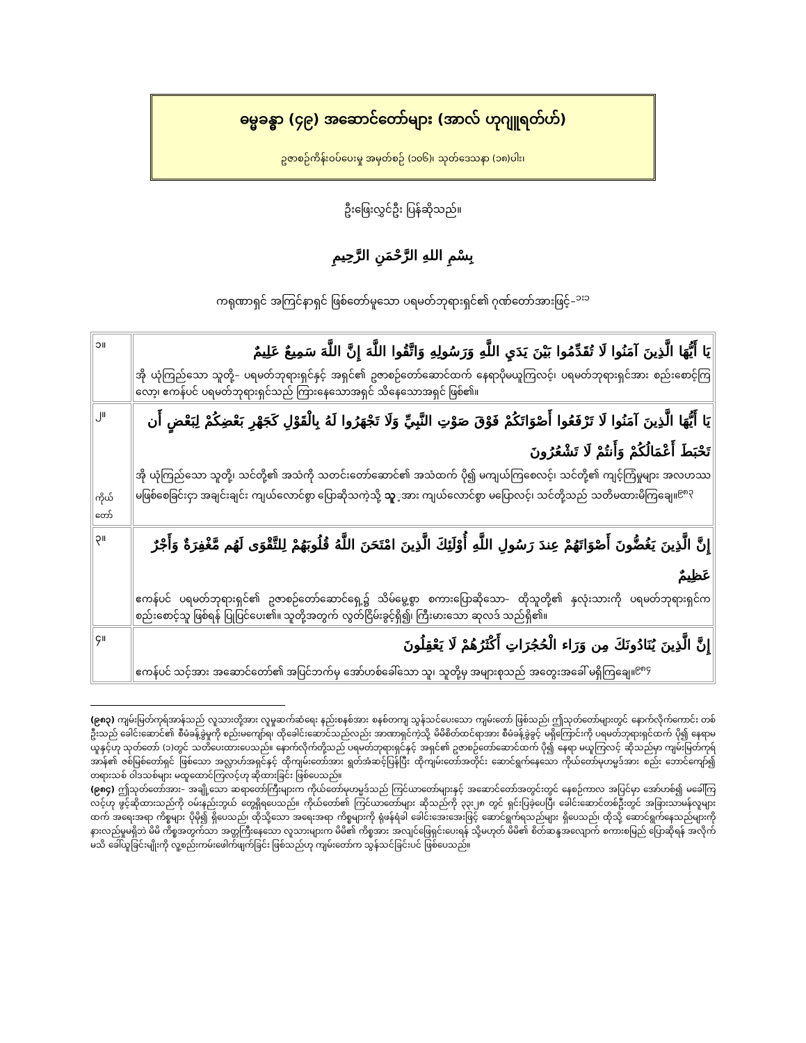ဓမ္မခန္ဓာ (၄၉) အဆောင်တော်များ (အာလ် ဟုဂျူရတ်ဟ်)
ဥဇာစဉ်ကိန်းဝပ်ပေးမှု အမှတ်စဉ် (၁၀၆)၊ သုတ်ဒေသနာ (၁၈)ပါး၊
ဦးဖြေးလွှင်ဦး ပြန်ဆိုသည်။
بِسْمِ اللهِ الرَّحْمَنِ الرَّحِيمِ
ကရုဏာရှင် အကြင်နာရှင် ဖြစ်တော်မူသော ပရမတ်ဘုရားရှင်၏ ဂုဏ်တော်အားဖြင့်–<sup>၁း၁</sup>
| ၁။ | يَا أَيُّهَا الَّذِينَ آمَنُوا لَا تُقَدِّمُوا بَيْنَ يَدَيِ اللَّهِ وَرَسُولِهِ وَاتَّقُوا اللَّهَ إِنَّ اللَّهَ سَمِيعٌ عَلِيمٌ အို ယုံကြည်သော သူတို့– ပရမတ်ဘုရားရှင်နှင့် အရှင်၏ ဥဇာစဉ်တော်ဆောင်ထက် နေရာပိုမယူကြလင့်၊ ပရမတ်ဘုရားရှင်အား စည်းစောင့်ကြလော့၊ ဧကန်ပင် ပရမတ်ဘုရားရှင်သည် ကြားနေသောအရှင် သိနေသောအရှင် ဖြစ်၏။ |
| ၂။ ကိုယ် တော် | يَا أَيُّهَا الَّذِينَ آمَنُوا لَا تَرْفَعُوا أَصْوَاتَكُمْ فَوْقَ صَوْتِ النَّبِيِّ وَلَا تَجْهَرُوا لَهُ بِالْقَوْلِ كَجَهْرِ بَعْضِكُمْ لِبَعْضٍ أَن تَحْبَطَ أَعْمَالُكُمْ وَأَنتُمْ لَا تَشْعُرُونَ အို ယုံကြည်သော သူတို့၊ သင်တို့၏ အသံကို သတင်းတော်ဆောင်၏ အသံထက် ပို၍ မကျယ်ကြစေလင့်၊ သင်တို့၏ ကျင့်ကြံမှုများ အလဟဿ မဖြစ်စေခြင်းငှာ အချင်းချင်း ကျယ်လောင်စွာ ပြောဆိုသကဲ့သို့ သူ ့အား ကျယ်လောင်စွာ မပြောလင့်၊ သင်တို့သည် သတိမထားမိကြချေ။<sup>၉၈၃</sup> |
| ၃။ | إِنَّ الَّذِينَ يَغُضُّونَ أَصْوَاتَهُمْ عِندَ رَسُولِ اللَّهِ أُوْلَئِكَ الَّذِينَ امْتَحَنَ اللَّهُ قُلُوبَهُمْ لِلتَّقْوَى لَهُم مَّغْفِرَةٌ وَأَجْرٌ عَظِيمٌ ဧကန်ပင် ပရမတ်ဘုရားရှင်၏ ဥဇာစဉ်တော်ဆောင်ရှေ့၌ သိမ်မွေ့စွာ စကားပြောဆိုသော– ထိုသူတို့၏ နှလုံးသားကို ပရမတ်ဘုရားရှင်က စည်းစောင့်သူ ဖြစ်ရန် ပြုပြင်ပေး၏။ သူတို့အတွက် လွတ်ငြိမ်းခွင့်ရှိ၍၊ ကြီးမားသော ဆုလဒ် သည်ရှိ၏။ |
| ၄။ | إِنَّ الَّذِينَ يُنَادُونَكَ مِن وَرَاء الْحُجُرَاتِ أَكْثَرُهُمْ لَا يَعْقِلُونَ ဧကန်ပင် သင့်အား အဆောင်တော်၏ အပြင်ဘက်မှ အော်ဟစ်ခေါ်သော သူ၊ သူတို့မှ အများစုသည် အတွေးအခေါ် မရှိကြချေ။<sup>၉၈၄</sup> |
(၉၈၃) ကျမ်းမြတ်ကုရ်အာန်သည် လူသားတို့အား လူမှုဆက်ဆံရေး နည်းစနစ်အား စနစ်တကျ သွန်သင်ပေးသော ကျမ်းတော် ဖြစ်သည်၊ ဤသုတ်တော်များတွင် နောက်လိုက်ကောင်း တစ်ဦးသည် ခေါင်းဆောင်၏ စီမံခန့်ခွဲမှုကို စည်းမကျော်ရ၊ ထိုခေါင်းဆောင်သည်လည်း အာဏာရှင်ကဲ့သို့ မိမိစိတ်ထင်ရာအား စီမံခန့်ခွဲခွင့် မရှိကြောင်းကို ပရမတ်ဘုရားရှင်ထက် ပို၍ နေရာမယူနှင့်ဟု သုတ်တော် (၁)တွင် သတိပေးထားပေသည်။ နောက်လိုက်တို့သည် ပရမတ်ဘုရားရှင်နှင့် အရှင်၏ ဥဇာစဉ်တော်ဆောင်ထက် ပို၍ နေရာ မယူကြလင့် ဆိုသည်မှာ ကျမ်းမြတ်ကုရ်အာန်၏ ဇစ်မြစ်တော်ရှင် ဖြစ်သော အလ္လာဟ်အရှင်နှင့် ထိုကျမ်းတော်အား ရွတ်အံဆင့်ပြန်ပြီး ထိုကျမ်းတော်အတိုင်း ဆောင်ရွက်နေသော ကိုယ်တော်မုဟမ္မဒ်အား စည်း ဘောင်ကျော်၍ တရားသစ် ဝါဒသစ်များ မထူထောင်ကြလင့်ဟု ဆိုထားခြင်း ဖြစ်ပေသည်။
(၉၈၄) ဤသုတ်တော်အား– အချို့သော ဆရာတော်ကြီးများက ကိုယ်တော်မုဟမ္မဒ်သည် ကြင်ယာတော်များနှင့် အဆောင်တော်အတွင်းတွင် နေစဉ်ကာလ အပြင်မှာ အော်ဟစ်၍ မခေါ်ကြလင့်ဟု ဖွင့်ဆိုထားသည်ကို ဝမ်းနည်းဘွယ် တွေ့ရှိရပေသည်။ ကိုယ်တော်၏ ကြင်ယာတော်များ ဆိုသည်ကို ၃၃း၂၈ တွင် ရှင်းပြခဲ့ပေပြီ၊ ခေါင်းဆောင်တစ်ဦးတွင် အခြားသာမန်လူများထက် အရေးအရာ ကိစ္စများ ပိုမို၍ ရှိပေသည်၊ ထိုသို့သော အရေးအရာ ကိစ္စများကို ရုံဖန်ရံခါ ခေါင်းအေးအေးဖြင့် ဆောင်ရွက်ရသည်များ ရှိပေသည်၊ ထိုသို့ ဆောင်ရွက်နေသည်များကို နားလည်မှုမရှိဘဲ မိမိ ကိစ္စအတွက်သာ အတ္တကြီးနေသော လူသားများက မိမိ၏ ကိစ္စအား အလျင်ဖြေရှင်းပေးရန် သို့မဟုတ် မိမိ၏ စိတ်ဆန္ဒအလျောက် စကားစမြည် ပြောဆိုရန် အလိုက်မသိ ခေါ်ယူခြင်းမျိုးကို လူ့စည်းကမ်းဖေါက်ဖျက်ခြင်း ဖြစ်သည်ဟု ကျမ်းတော်က သွန်သင်ခြင်းပင် ဖြစ်ပေသည်။